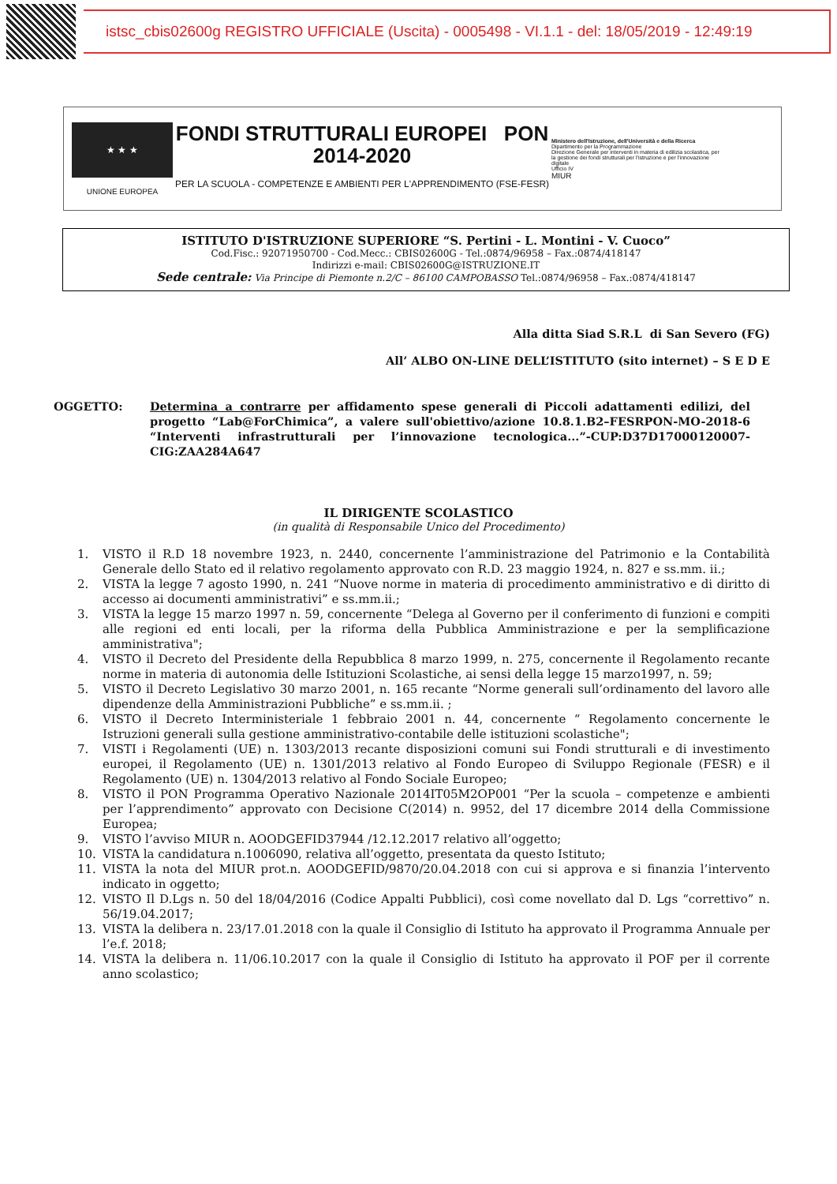istsc_cbis02600g REGISTRO UFFICIALE (Uscita) - 0005498 - VI.1.1 - del: 18/05/2019 - 12:49:19
★ ★ ★
UNIONE EUROPEA
FONDI STRUTTURALI EUROPEI PON 2014-2020
PER LA SCUOLA - COMPETENZE E AMBIENTI PER L'APPRENDIMENTO (FSE-FESR)
Ministero dell'Istruzione, dell'Università e della Ricerca
Dipartimento per la Programmazione
Direzione Generale per interventi in materia di edilizia scolastica, per la gestione dei fondi strutturali per l'istruzione e per l'innovazione digitale
Ufficio IV
MIUR
ISTITUTO D'ISTRUZIONE SUPERIORE “S. Pertini - L. Montini - V. Cuoco”
Cod.Fisc.: 92071950700 - Cod.Mecc.: CBIS02600G - Tel.:0874/96958 – Fax.:0874/418147
Indirizzi e-mail: CBIS02600G@ISTRUZIONE.IT
Sede centrale: Via Principe di Piemonte n.2/C – 86100 CAMPOBASSO Tel.:0874/96958 – Fax.:0874/418147
Alla ditta Siad S.R.L di San Severo (FG)
All’ ALBO ON-LINE DELL’ISTITUTO (sito internet) – S E D E
OGGETTO: Determina a contrarre per affidamento spese generali di Piccoli adattamenti edilizi, del progetto “Lab@ForChimica”, a valere sull'obiettivo/azione 10.8.1.B2–FESRPON-MO-2018-6 “Interventi infrastrutturali per l’innovazione tecnologica...”-CUP:D37D17000120007-CIG:ZAA284A647
IL DIRIGENTE SCOLASTICO
(in qualità di Responsabile Unico del Procedimento)
1. VISTO il R.D 18 novembre 1923, n. 2440, concernente l’amministrazione del Patrimonio e la Contabilità Generale dello Stato ed il relativo regolamento approvato con R.D. 23 maggio 1924, n. 827 e ss.mm. ii.;
2. VISTA la legge 7 agosto 1990, n. 241 “Nuove norme in materia di procedimento amministrativo e di diritto di accesso ai documenti amministrativi” e ss.mm.ii.;
3. VISTA la legge 15 marzo 1997 n. 59, concernente “Delega al Governo per il conferimento di funzioni e compiti alle regioni ed enti locali, per la riforma della Pubblica Amministrazione e per la semplificazione amministrativa";
4. VISTO il Decreto del Presidente della Repubblica 8 marzo 1999, n. 275, concernente il Regolamento recante norme in materia di autonomia delle Istituzioni Scolastiche, ai sensi della legge 15 marzo1997, n. 59;
5. VISTO il Decreto Legislativo 30 marzo 2001, n. 165 recante “Norme generali sull’ordinamento del lavoro alle dipendenze della Amministrazioni Pubbliche” e ss.mm.ii. ;
6. VISTO il Decreto Interministeriale 1 febbraio 2001 n. 44, concernente “ Regolamento concernente le Istruzioni generali sulla gestione amministrativo-contabile delle istituzioni scolastiche";
7. VISTI i Regolamenti (UE) n. 1303/2013 recante disposizioni comuni sui Fondi strutturali e di investimento europei, il Regolamento (UE) n. 1301/2013 relativo al Fondo Europeo di Sviluppo Regionale (FESR) e il Regolamento (UE) n. 1304/2013 relativo al Fondo Sociale Europeo;
8. VISTO il PON Programma Operativo Nazionale 2014IT05M2OP001 “Per la scuola – competenze e ambienti per l’apprendimento” approvato con Decisione C(2014) n. 9952, del 17 dicembre 2014 della Commissione Europea;
9. VISTO l’avviso MIUR n. AOODGEFID37944 /12.12.2017 relativo all’oggetto;
10. VISTA la candidatura n.1006090, relativa all’oggetto, presentata da questo Istituto;
11. VISTA la nota del MIUR prot.n. AOODGEFID/9870/20.04.2018 con cui si approva e si finanzia l’intervento indicato in oggetto;
12. VISTO Il D.Lgs n. 50 del 18/04/2016 (Codice Appalti Pubblici), così come novellato dal D. Lgs “correttivo” n. 56/19.04.2017;
13. VISTA la delibera n. 23/17.01.2018 con la quale il Consiglio di Istituto ha approvato il Programma Annuale per l’e.f. 2018;
14. VISTA la delibera n. 11/06.10.2017 con la quale il Consiglio di Istituto ha approvato il POF per il corrente anno scolastico;